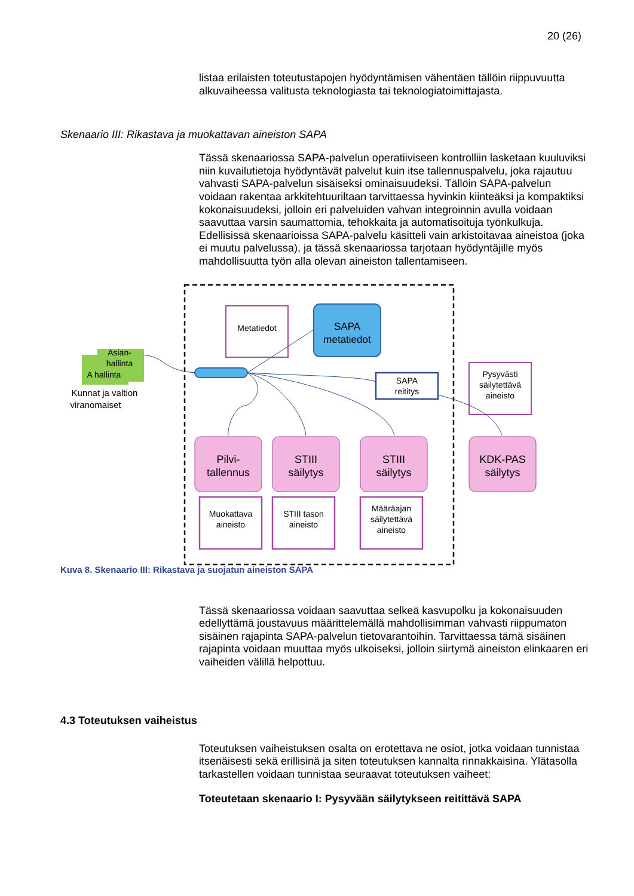20 (26)
listaa erilaisten toteutustapojen hyödyntämisen vähentäen tällöin riippuvuutta alkuvaiheessa valitusta teknologiasta tai teknologiatoimittajasta.
Skenaario III: Rikastava ja muokattavan aineiston SAPA
Tässä skenaariossa SAPA-palvelun operatiiviseen kontrolliin lasketaan kuuluviksi niin kuvailutietoja hyödyntävät palvelut kuin itse tallennuspalvelu, joka rajautuu vahvasti SAPA-palvelun sisäiseksi ominaisuudeksi. Tällöin SAPA-palvelun voidaan rakentaa arkkitehtuuriltaan tarvittaessa hyvinkin kiinteäksi ja kompaktiksi kokonaisuudeksi, jolloin eri palveluiden vahvan integroinnin avulla voidaan saavuttaa varsin saumattomia, tehokkaita ja automatisoituja työnkulkuja. Edellisissä skenaarioissa SAPA-palvelu käsitteli vain arkistoitavaa aineistoa (joka ei muutu palvelussa), ja tässä skenaariossa tarjotaan hyödyntäjille myös mahdollisuutta työn alla olevan aineiston tallentamiseen.
Asian-
hallinta
A hallinta
Kunnat ja valtion
viranomaiset
Metatiedot
SAPA
metatiedot
SAPA
reititys
Pysyvästi
säilytettävä
aineisto
Pilvi-
tallennus
STIII
säilytys
STIII
säilytys
KDK-PAS
säilytys
Muokattava
aineisto
STIII tason
aineisto
Määräajan
säilytettävä
aineisto
Kuva 8. Skenaario III: Rikastava ja suojatun aineiston SAPA
Tässä skenaariossa voidaan saavuttaa selkeä kasvupolku ja kokonaisuuden edellyttämä joustavuus määrittelemällä mahdollisimman vahvasti riippumaton sisäinen rajapinta SAPA-palvelun tietovarantoihin. Tarvittaessa tämä sisäinen rajapinta voidaan muuttaa myös ulkoiseksi, jolloin siirtymä aineiston elinkaaren eri vaiheiden välillä helpottuu.
4.3 Toteutuksen vaiheistus
Toteutuksen vaiheistuksen osalta on erotettava ne osiot, jotka voidaan tunnistaa itsenäisesti sekä erillisinä ja siten toteutuksen kannalta rinnakkaisina. Ylätasolla tarkastellen voidaan tunnistaa seuraavat toteutuksen vaiheet:
Toteutetaan skenaario I: Pysyvään säilytykseen reitittävä SAPA